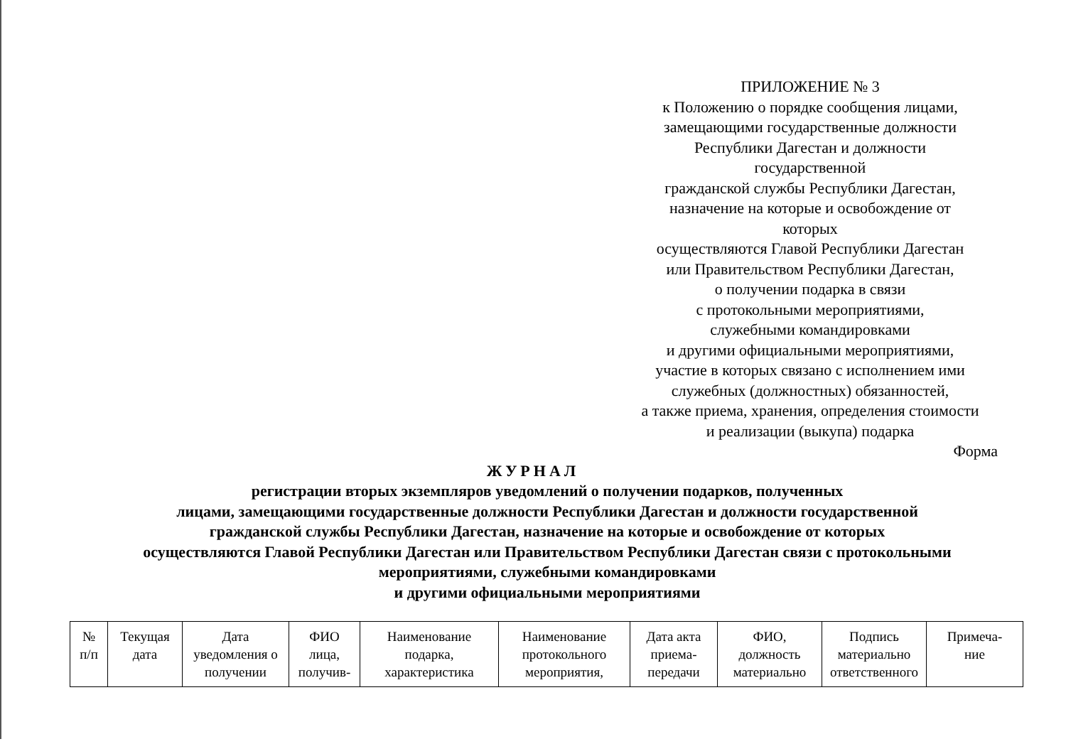ПРИЛОЖЕНИЕ № 3
к Положению о порядке сообщения лицами,
замещающими государственные должности
Республики Дагестан и должности
государственной
гражданской службы Республики Дагестан,
назначение на которые и освобождение от
которых
осуществляются Главой Республики Дагестан
или Правительством Республики Дагестан,
о получении подарка в связи
с протокольными мероприятиями,
служебными командировками
и другими официальными мероприятиями,
участие в которых связано с исполнением ими
служебных (должностных) обязанностей,
а также приема, хранения, определения стоимости
и реализации (выкупа) подарка
Форма
ЖУРНАЛ
регистрации вторых экземпляров уведомлений о получении подарков, полученных
лицами, замещающими государственные должности Республики Дагестан и должности государственной
гражданской службы Республики Дагестан, назначение на которые и освобождение от которых
осуществляются Главой Республики Дагестан или Правительством Республики Дагестан связи с протокольными
мероприятиями, служебными командировками
и другими официальными мероприятиями
| № п/п | Текущая дата | Дата уведомления о получении | ФИО лица, получив- | Наименование подарка, характеристика | Наименование протокольного мероприятия, | Дата акта приема- передачи | ФИО, должность материально | Подпись материально ответственного | Примеча- ние |